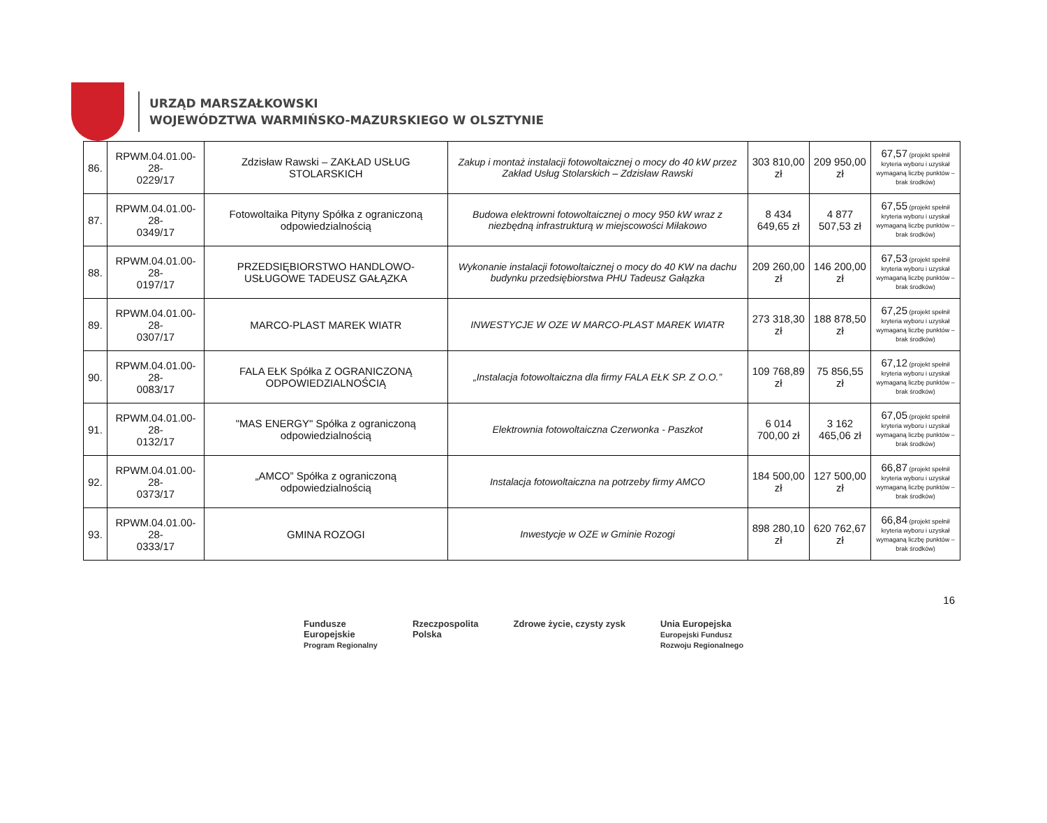URZĄD MARSZAŁKOWSKI
WOJEWÓDZTWA WARMIŃSKO-MAZURSKIEGO W OLSZTYNIE
| 86. | RPWM.04.01.00-28- 0229/17 | Zdzisław Rawski – ZAKŁAD USŁUG STOLARSKICH | Zakup i montaż instalacji fotowoltaicznej o mocy do 40 kW przez Zakład Usług Stolarskich – Zdzisław Rawski | 303 810,00 zł | 209 950,00 zł | 67,57 (projekt spełnił kryteria wyboru i uzyskał wymaganą liczbę punktów – brak środków) |
| 87. | RPWM.04.01.00-28- 0349/17 | Fotowoltaika Pityny Spółka z ograniczoną odpowiedzialnością | Budowa elektrowni fotowoltaicznej o mocy 950 kW wraz z niezbędną infrastrukturą w miejscowości Miłakowo | 8 434 649,65 zł | 4 877 507,53 zł | 67,55 (projekt spełnił kryteria wyboru i uzyskał wymaganą liczbę punktów – brak środków) |
| 88. | RPWM.04.01.00-28- 0197/17 | PRZEDSIĘBIORSTWO HANDLOWO-USŁUGOWE TADEUSZ GAŁĄZKA | Wykonanie instalacji fotowoltaicznej o mocy do 40 KW na dachu budynku przedsiębiorstwa PHU Tadeusz Gałązka | 209 260,00 zł | 146 200,00 zł | 67,53 (projekt spełnił kryteria wyboru i uzyskał wymaganą liczbę punktów – brak środków) |
| 89. | RPWM.04.01.00-28- 0307/17 | MARCO-PLAST MAREK WIATR | INWESTYCJE W OZE W MARCO-PLAST MAREK WIATR | 273 318,30 zł | 188 878,50 zł | 67,25 (projekt spełnił kryteria wyboru i uzyskał wymaganą liczbę punktów – brak środków) |
| 90. | RPWM.04.01.00-28- 0083/17 | FALA EŁK Spółka Z OGRANICZONĄ ODPOWIEDZIALNOŚCIĄ | „Instalacja fotowoltaiczna dla firmy FALA EŁK SP. Z O.O.” | 109 768,89 zł | 75 856,55 zł | 67,12 (projekt spełnił kryteria wyboru i uzyskał wymaganą liczbę punktów – brak środków) |
| 91. | RPWM.04.01.00-28- 0132/17 | "MAS ENERGY" Spółka z ograniczoną odpowiedzialnością | Elektrownia fotowoltaiczna Czerwonka - Paszkot | 6 014 700,00 zł | 3 162 465,06 zł | 67,05 (projekt spełnił kryteria wyboru i uzyskał wymaganą liczbę punktów – brak środków) |
| 92. | RPWM.04.01.00-28- 0373/17 | „AMCO” Spółka z ograniczoną odpowiedzialnością | Instalacja fotowoltaiczna na potrzeby firmy AMCO | 184 500,00 zł | 127 500,00 zł | 66,87 (projekt spełnił kryteria wyboru i uzyskał wymaganą liczbę punktów – brak środków) |
| 93. | RPWM.04.01.00-28- 0333/17 | GMINA ROZOGI | Inwestycje w OZE w Gminie Rozogi | 898 280,10 zł | 620 762,67 zł | 66,84 (projekt spełnił kryteria wyboru i uzyskał wymaganą liczbę punktów – brak środków) |
16
Fundusze
Europejskie
Program Regionalny
Rzeczpospolita
Polska
Zdrowe życie, czysty zysk Unia Europejska
Europejski Fundusz
Rozwoju Regionalnego